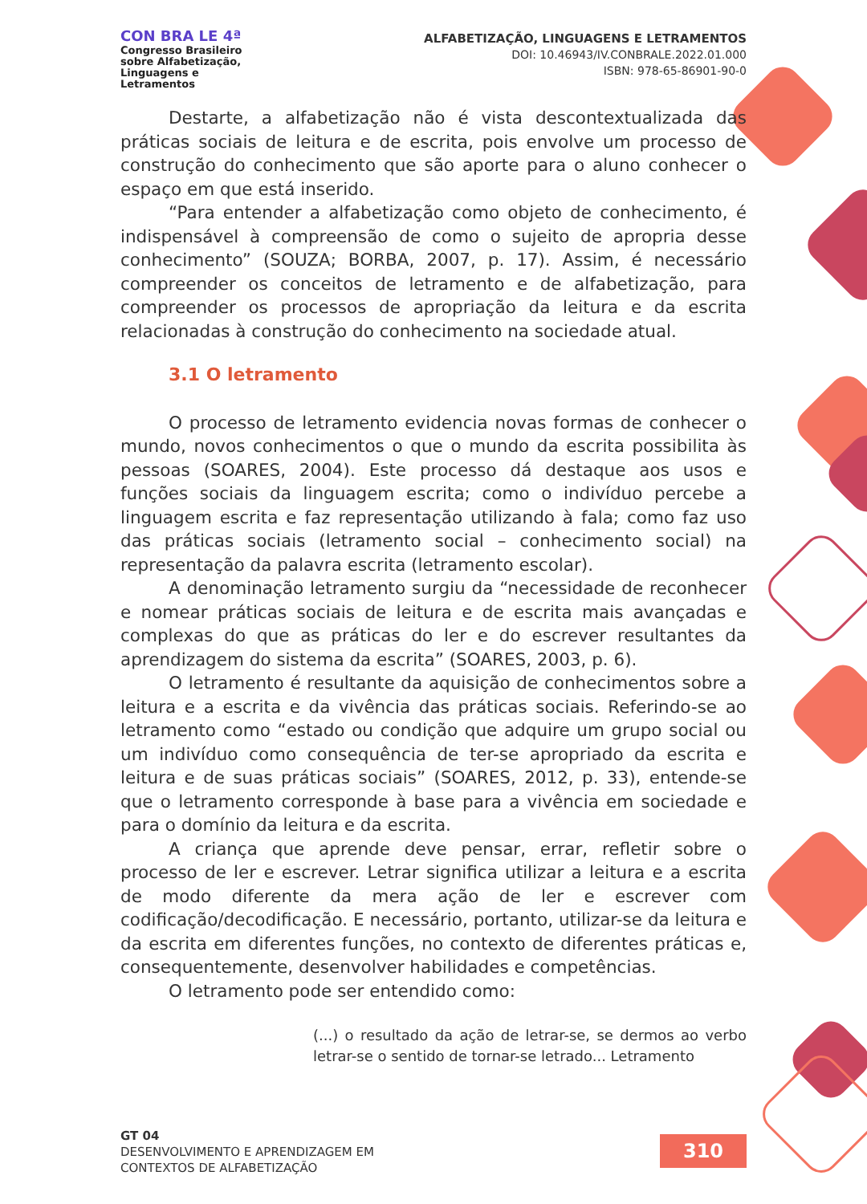CON BRA LE 4ª
Congresso Brasileiro
sobre Alfabetização,
Linguagens e
Letramentos
ALFABETIZAÇÃO, LINGUAGENS E LETRAMENTOS
DOI: 10.46943/IV.CONBRALE.2022.01.000
ISBN: 978-65-86901-90-0
Destarte, a alfabetização não é vista descontextualizada das práticas sociais de leitura e de escrita, pois envolve um processo de construção do conhecimento que são aporte para o aluno conhecer o espaço em que está inserido.
“Para entender a alfabetização como objeto de conhecimento, é indispensável à compreensão de como o sujeito de apropria desse conhecimento” (SOUZA; BORBA, 2007, p. 17). Assim, é necessário compreender os conceitos de letramento e de alfabetização, para compreender os processos de apropriação da leitura e da escrita relacionadas à construção do conhecimento na sociedade atual.
3.1 O letramento
O processo de letramento evidencia novas formas de conhecer o mundo, novos conhecimentos o que o mundo da escrita possibilita às pessoas (SOARES, 2004). Este processo dá destaque aos usos e funções sociais da linguagem escrita; como o indivíduo percebe a linguagem escrita e faz representação utilizando à fala; como faz uso das práticas sociais (letramento social – conhecimento social) na representação da palavra escrita (letramento escolar).
A denominação letramento surgiu da “necessidade de reconhecer e nomear práticas sociais de leitura e de escrita mais avançadas e complexas do que as práticas do ler e do escrever resultantes da aprendizagem do sistema da escrita” (SOARES, 2003, p. 6).
O letramento é resultante da aquisição de conhecimentos sobre a leitura e a escrita e da vivência das práticas sociais. Referindo-se ao letramento como “estado ou condição que adquire um grupo social ou um indivíduo como consequência de ter-se apropriado da escrita e leitura e de suas práticas sociais” (SOARES, 2012, p. 33), entende-se que o letramento corresponde à base para a vivência em sociedade e para o domínio da leitura e da escrita.
A criança que aprende deve pensar, errar, refletir sobre o processo de ler e escrever. Letrar significa utilizar a leitura e a escrita de modo diferente da mera ação de ler e escrever com codificação/decodificação. E necessário, portanto, utilizar-se da leitura e da escrita em diferentes funções, no contexto de diferentes práticas e, consequentemente, desenvolver habilidades e competências.
O letramento pode ser entendido como:
(...) o resultado da ação de letrar-se, se dermos ao verbo letrar-se o sentido de tornar-se letrado... Letramento
GT 04
DESENVOLVIMENTO E APRENDIZAGEM EM
CONTEXTOS DE ALFABETIZAÇÃO
310